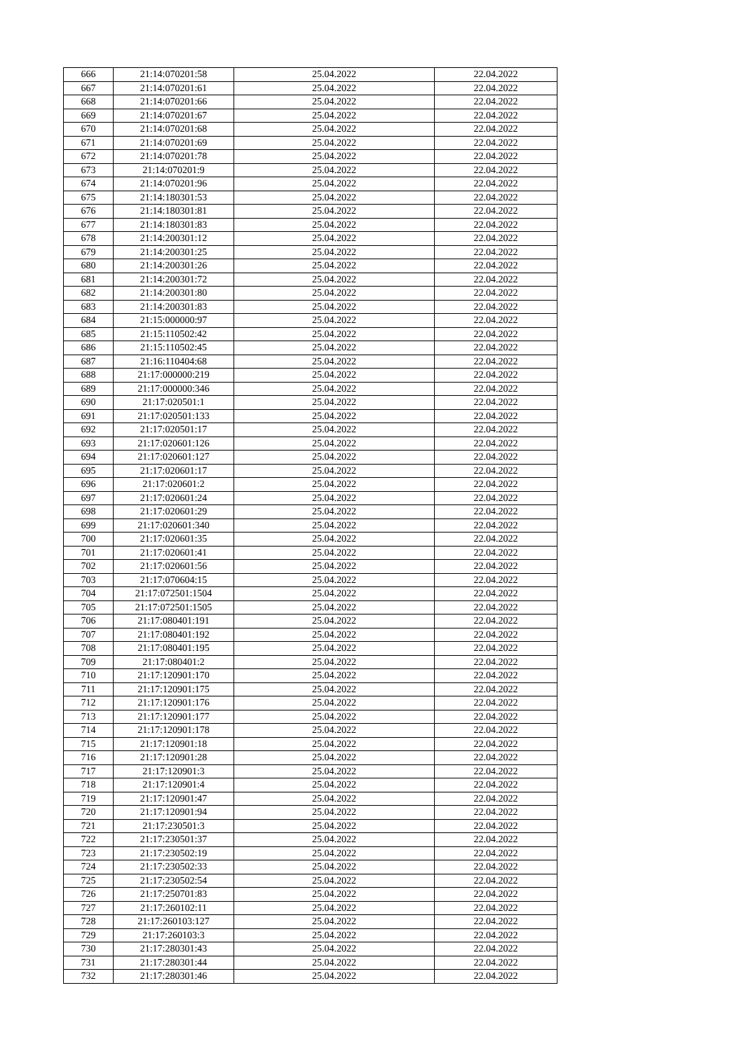| 666 | 21:14:070201:58 | 25.04.2022 | 22.04.2022 |
| 667 | 21:14:070201:61 | 25.04.2022 | 22.04.2022 |
| 668 | 21:14:070201:66 | 25.04.2022 | 22.04.2022 |
| 669 | 21:14:070201:67 | 25.04.2022 | 22.04.2022 |
| 670 | 21:14:070201:68 | 25.04.2022 | 22.04.2022 |
| 671 | 21:14:070201:69 | 25.04.2022 | 22.04.2022 |
| 672 | 21:14:070201:78 | 25.04.2022 | 22.04.2022 |
| 673 | 21:14:070201:9 | 25.04.2022 | 22.04.2022 |
| 674 | 21:14:070201:96 | 25.04.2022 | 22.04.2022 |
| 675 | 21:14:180301:53 | 25.04.2022 | 22.04.2022 |
| 676 | 21:14:180301:81 | 25.04.2022 | 22.04.2022 |
| 677 | 21:14:180301:83 | 25.04.2022 | 22.04.2022 |
| 678 | 21:14:200301:12 | 25.04.2022 | 22.04.2022 |
| 679 | 21:14:200301:25 | 25.04.2022 | 22.04.2022 |
| 680 | 21:14:200301:26 | 25.04.2022 | 22.04.2022 |
| 681 | 21:14:200301:72 | 25.04.2022 | 22.04.2022 |
| 682 | 21:14:200301:80 | 25.04.2022 | 22.04.2022 |
| 683 | 21:14:200301:83 | 25.04.2022 | 22.04.2022 |
| 684 | 21:15:000000:97 | 25.04.2022 | 22.04.2022 |
| 685 | 21:15:110502:42 | 25.04.2022 | 22.04.2022 |
| 686 | 21:15:110502:45 | 25.04.2022 | 22.04.2022 |
| 687 | 21:16:110404:68 | 25.04.2022 | 22.04.2022 |
| 688 | 21:17:000000:219 | 25.04.2022 | 22.04.2022 |
| 689 | 21:17:000000:346 | 25.04.2022 | 22.04.2022 |
| 690 | 21:17:020501:1 | 25.04.2022 | 22.04.2022 |
| 691 | 21:17:020501:133 | 25.04.2022 | 22.04.2022 |
| 692 | 21:17:020501:17 | 25.04.2022 | 22.04.2022 |
| 693 | 21:17:020601:126 | 25.04.2022 | 22.04.2022 |
| 694 | 21:17:020601:127 | 25.04.2022 | 22.04.2022 |
| 695 | 21:17:020601:17 | 25.04.2022 | 22.04.2022 |
| 696 | 21:17:020601:2 | 25.04.2022 | 22.04.2022 |
| 697 | 21:17:020601:24 | 25.04.2022 | 22.04.2022 |
| 698 | 21:17:020601:29 | 25.04.2022 | 22.04.2022 |
| 699 | 21:17:020601:340 | 25.04.2022 | 22.04.2022 |
| 700 | 21:17:020601:35 | 25.04.2022 | 22.04.2022 |
| 701 | 21:17:020601:41 | 25.04.2022 | 22.04.2022 |
| 702 | 21:17:020601:56 | 25.04.2022 | 22.04.2022 |
| 703 | 21:17:070604:15 | 25.04.2022 | 22.04.2022 |
| 704 | 21:17:072501:1504 | 25.04.2022 | 22.04.2022 |
| 705 | 21:17:072501:1505 | 25.04.2022 | 22.04.2022 |
| 706 | 21:17:080401:191 | 25.04.2022 | 22.04.2022 |
| 707 | 21:17:080401:192 | 25.04.2022 | 22.04.2022 |
| 708 | 21:17:080401:195 | 25.04.2022 | 22.04.2022 |
| 709 | 21:17:080401:2 | 25.04.2022 | 22.04.2022 |
| 710 | 21:17:120901:170 | 25.04.2022 | 22.04.2022 |
| 711 | 21:17:120901:175 | 25.04.2022 | 22.04.2022 |
| 712 | 21:17:120901:176 | 25.04.2022 | 22.04.2022 |
| 713 | 21:17:120901:177 | 25.04.2022 | 22.04.2022 |
| 714 | 21:17:120901:178 | 25.04.2022 | 22.04.2022 |
| 715 | 21:17:120901:18 | 25.04.2022 | 22.04.2022 |
| 716 | 21:17:120901:28 | 25.04.2022 | 22.04.2022 |
| 717 | 21:17:120901:3 | 25.04.2022 | 22.04.2022 |
| 718 | 21:17:120901:4 | 25.04.2022 | 22.04.2022 |
| 719 | 21:17:120901:47 | 25.04.2022 | 22.04.2022 |
| 720 | 21:17:120901:94 | 25.04.2022 | 22.04.2022 |
| 721 | 21:17:230501:3 | 25.04.2022 | 22.04.2022 |
| 722 | 21:17:230501:37 | 25.04.2022 | 22.04.2022 |
| 723 | 21:17:230502:19 | 25.04.2022 | 22.04.2022 |
| 724 | 21:17:230502:33 | 25.04.2022 | 22.04.2022 |
| 725 | 21:17:230502:54 | 25.04.2022 | 22.04.2022 |
| 726 | 21:17:250701:83 | 25.04.2022 | 22.04.2022 |
| 727 | 21:17:260102:11 | 25.04.2022 | 22.04.2022 |
| 728 | 21:17:260103:127 | 25.04.2022 | 22.04.2022 |
| 729 | 21:17:260103:3 | 25.04.2022 | 22.04.2022 |
| 730 | 21:17:280301:43 | 25.04.2022 | 22.04.2022 |
| 731 | 21:17:280301:44 | 25.04.2022 | 22.04.2022 |
| 732 | 21:17:280301:46 | 25.04.2022 | 22.04.2022 |